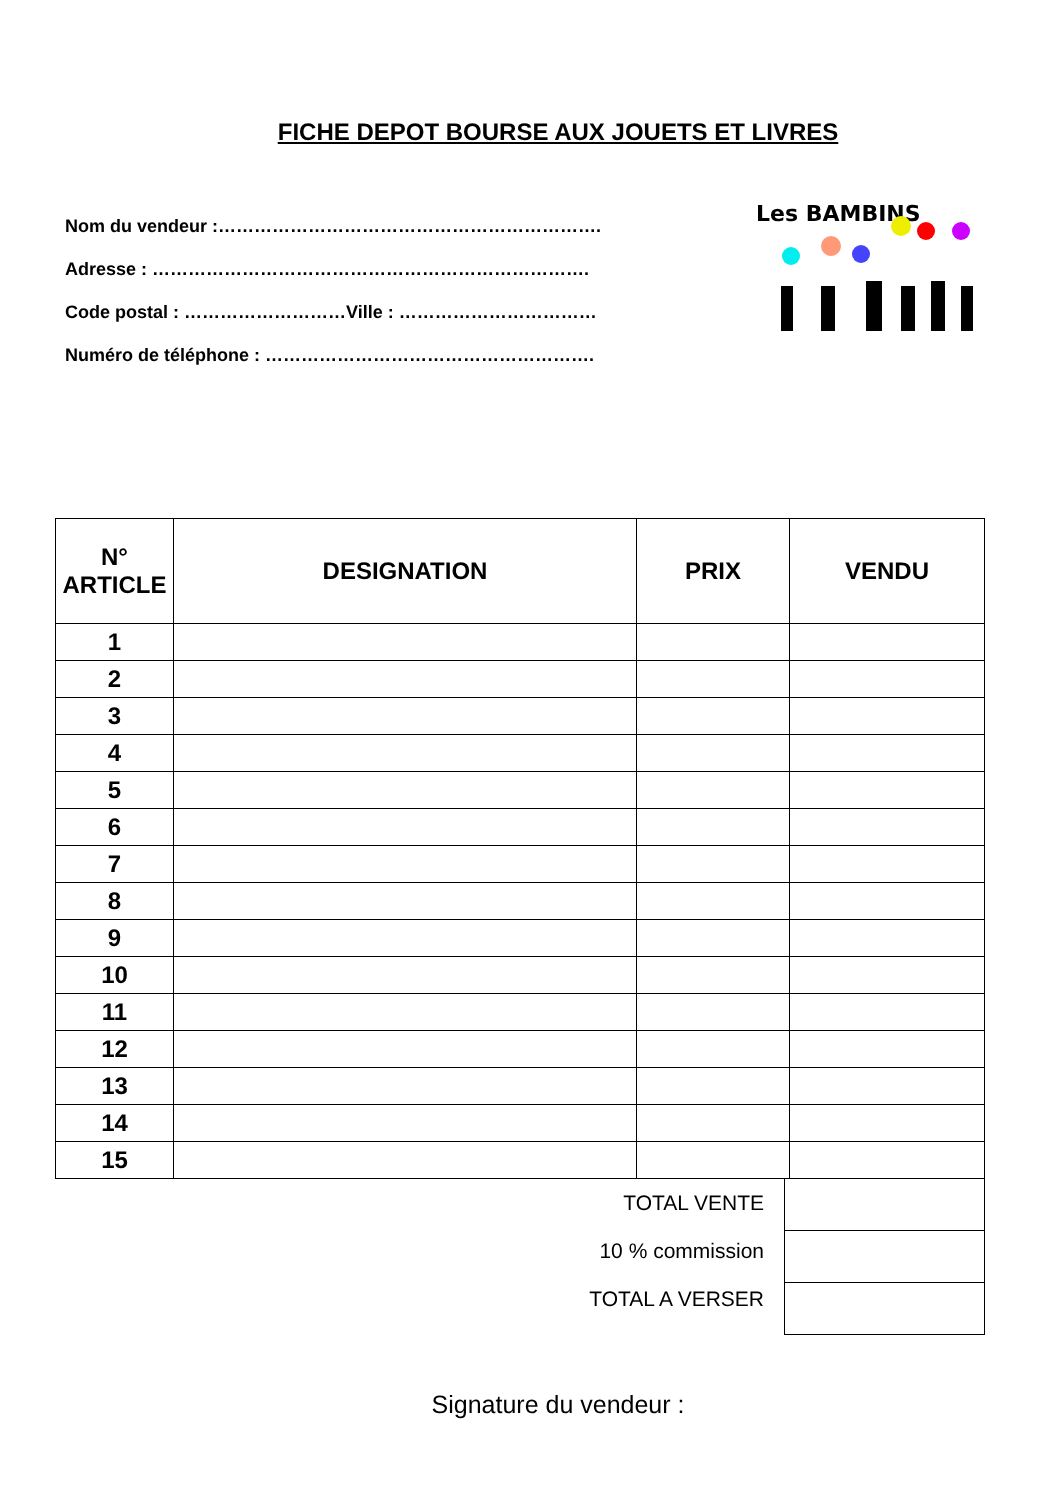FICHE DEPOT BOURSE AUX JOUETS ET LIVRES
Nom du vendeur :……………………………………………………….
Adresse : ……………………………………………………………….
Code postal : ………………………Ville : ……………………………
Numéro de téléphone : ……………………………………………….
Les BAMBINS
| N° ARTICLE | DESIGNATION | PRIX | VENDU |
| --- | --- | --- | --- |
| 1 | | | |
| 2 | | | |
| 3 | | | |
| 4 | | | |
| 5 | | | |
| 6 | | | |
| 7 | | | |
| 8 | | | |
| 9 | | | |
| 10 | | | |
| 11 | | | |
| 12 | | | |
| 13 | | | |
| 14 | | | |
| 15 | | | |
TOTAL VENTE
10 % commission
TOTAL A VERSER
Signature du vendeur :